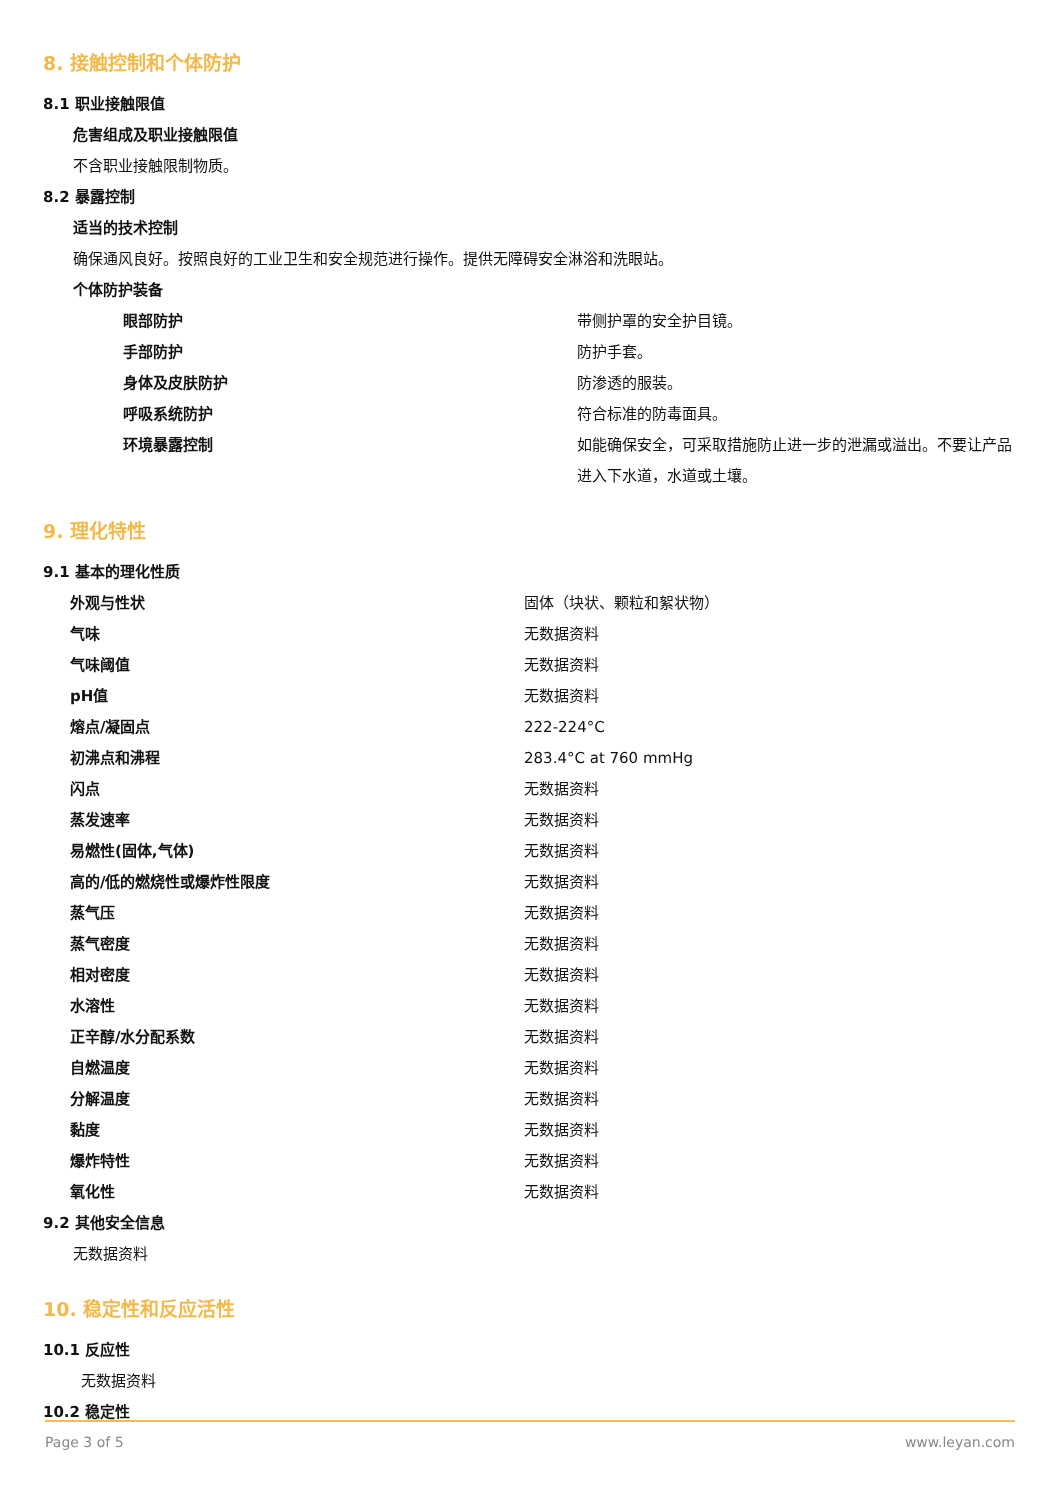8. 接触控制和个体防护
8.1 职业接触限值
危害组成及职业接触限值
不含职业接触限制物质。
8.2 暴露控制
适当的技术控制
确保通风良好。按照良好的工业卫生和安全规范进行操作。提供无障碍安全淋浴和洗眼站。
个体防护装备
| 眼部防护 | 带侧护罩的安全护目镜。 |
| 手部防护 | 防护手套。 |
| 身体及皮肤防护 | 防渗透的服装。 |
| 呼吸系统防护 | 符合标准的防毒面具。 |
| 环境暴露控制 | 如能确保安全，可采取措施防止进一步的泄漏或溢出。不要让产品进入下水道，水道或土壤。 |
9. 理化特性
9.1 基本的理化性质
| 外观与性状 | 固体（块状、颗粒和絮状物） |
| 气味 | 无数据资料 |
| 气味阈值 | 无数据资料 |
| pH值 | 无数据资料 |
| 熔点/凝固点 | 222-224°C |
| 初沸点和沸程 | 283.4°C at 760 mmHg |
| 闪点 | 无数据资料 |
| 蒸发速率 | 无数据资料 |
| 易燃性(固体,气体) | 无数据资料 |
| 高的/低的燃烧性或爆炸性限度 | 无数据资料 |
| 蒸气压 | 无数据资料 |
| 蒸气密度 | 无数据资料 |
| 相对密度 | 无数据资料 |
| 水溶性 | 无数据资料 |
| 正辛醇/水分配系数 | 无数据资料 |
| 自燃温度 | 无数据资料 |
| 分解温度 | 无数据资料 |
| 黏度 | 无数据资料 |
| 爆炸特性 | 无数据资料 |
| 氧化性 | 无数据资料 |
9.2 其他安全信息
无数据资料
10. 稳定性和反应活性
10.1 反应性
无数据资料
10.2 稳定性
Page 3 of 5 www.leyan.com